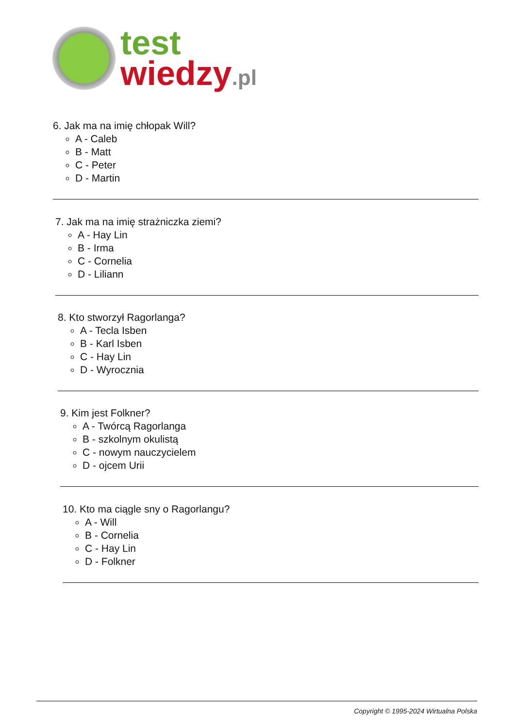test
wiedzy.pl
6. Jak ma na imię chłopak Will?
A - Caleb
B - Matt
C - Peter
D - Martin
7. Jak ma na imię strażniczka ziemi?
A - Hay Lin
B - Irma
C - Cornelia
D - Liliann
8. Kto stworzył Ragorlanga?
A - Tecla Isben
B - Karl Isben
C - Hay Lin
D - Wyrocznia
9. Kim jest Folkner?
A - Twórcą Ragorlanga
B - szkolnym okulistą
C - nowym nauczycielem
D - ojcem Urii
10. Kto ma ciągle sny o Ragorlangu?
A - Will
B - Cornelia
C - Hay Lin
D - Folkner
Copyright © 1995-2024 Wirtualna Polska